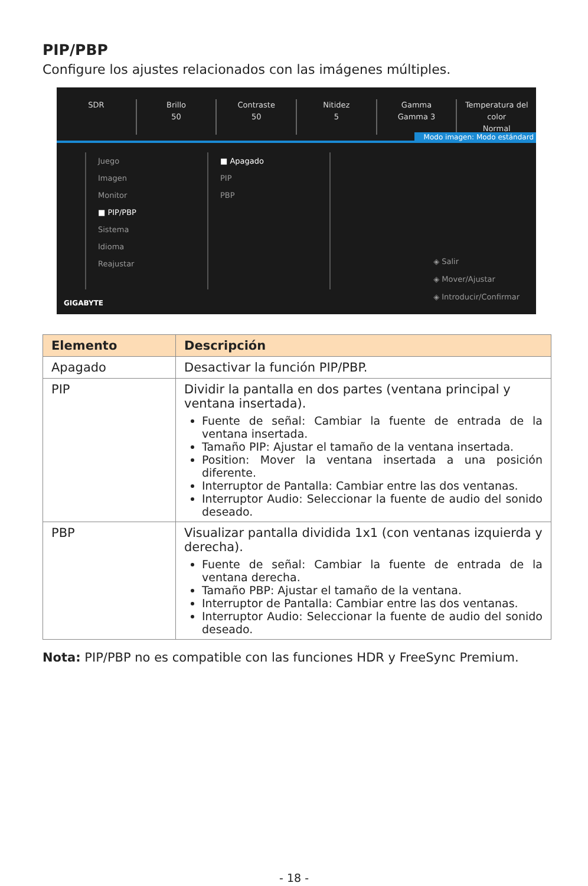PIP/PBP
Configure los ajustes relacionados con las imágenes múltiples.
SDR Brillo
50
Contraste
50
Nitidez
5
Gamma
Gamma 3
Temperatura del color
Normal
Modo imagen: Modo estándard
Juego
Imagen
Monitor
■ PIP/PBP
Sistema
Idioma
Reajustar
■ Apagado
PIP
PBP
◈ Salir
◈ Mover/Ajustar
◈ Introducir/Confirmar
GIGABYTE
| Elemento | Descripción |
| --- | --- |
| Apagado | Desactivar la función PIP/PBP. |
| PIP | Dividir la pantalla en dos partes (ventana principal y ventana insertada). Fuente de señal: Cambiar la fuente de entrada de la ventana insertada. Tamaño PIP: Ajustar el tamaño de la ventana insertada. Position: Mover la ventana insertada a una posición diferente. Interruptor de Pantalla: Cambiar entre las dos ventanas. Interruptor Audio: Seleccionar la fuente de audio del sonido deseado. |
| PBP | Visualizar pantalla dividida 1x1 (con ventanas izquierda y derecha). Fuente de señal: Cambiar la fuente de entrada de la ventana derecha. Tamaño PBP: Ajustar el tamaño de la ventana. Interruptor de Pantalla: Cambiar entre las dos ventanas. Interruptor Audio: Seleccionar la fuente de audio del sonido deseado. |
Nota: PIP/PBP no es compatible con las funciones HDR y FreeSync Premium.
- 18 -